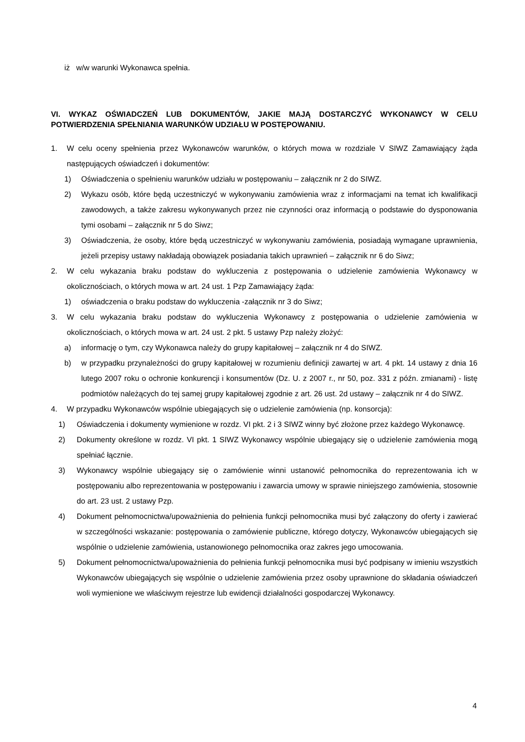iż w/w warunki Wykonawca spełnia.
VI. WYKAZ OŚWIADCZEŃ LUB DOKUMENTÓW, JAKIE MAJĄ DOSTARCZYĆ WYKONAWCY W CELU POTWIERDZENIA SPEŁNIANIA WARUNKÓW UDZIAŁU W POSTĘPOWANIU.
1. W celu oceny spełnienia przez Wykonawców warunków, o których mowa w rozdziale V SIWZ Zamawiający żąda następujących oświadczeń i dokumentów:
1) Oświadczenia o spełnieniu warunków udziału w postępowaniu – załącznik nr 2 do SIWZ.
2) Wykazu osób, które będą uczestniczyć w wykonywaniu zamówienia wraz z informacjami na temat ich kwalifikacji zawodowych, a także zakresu wykonywanych przez nie czynności oraz informacją o podstawie do dysponowania tymi osobami – załącznik nr 5 do Siwz;
3) Oświadczenia, że osoby, które będą uczestniczyć w wykonywaniu zamówienia, posiadają wymagane uprawnienia, jeżeli przepisy ustawy nakładają obowiązek posiadania takich uprawnień – załącznik nr 6 do Siwz;
2. W celu wykazania braku podstaw do wykluczenia z postępowania o udzielenie zamówienia Wykonawcy w okolicznościach, o których mowa w art. 24 ust. 1 Pzp Zamawiający żąda:
1) oświadczenia o braku podstaw do wykluczenia -załącznik nr 3 do Siwz;
3. W celu wykazania braku podstaw do wykluczenia Wykonawcy z postępowania o udzielenie zamówienia w okolicznościach, o których mowa w art. 24 ust. 2 pkt. 5 ustawy Pzp należy złożyć:
a) informację o tym, czy Wykonawca należy do grupy kapitałowej – załącznik nr 4 do SIWZ.
b) w przypadku przynależności do grupy kapitałowej w rozumieniu definicji zawartej w art. 4 pkt. 14 ustawy z dnia 16 lutego 2007 roku o ochronie konkurencji i konsumentów (Dz. U. z 2007 r., nr 50, poz. 331 z późn. zmianami) - listę podmiotów należących do tej samej grupy kapitałowej zgodnie z art. 26 ust. 2d ustawy – załącznik nr 4 do SIWZ.
4. W przypadku Wykonawców wspólnie ubiegających się o udzielenie zamówienia (np. konsorcja):
1) Oświadczenia i dokumenty wymienione w rozdz. VI pkt. 2 i 3 SIWZ winny być złożone przez każdego Wykonawcę.
2) Dokumenty określone w rozdz. VI pkt. 1 SIWZ Wykonawcy wspólnie ubiegający się o udzielenie zamówienia mogą spełniać łącznie.
3) Wykonawcy wspólnie ubiegający się o zamówienie winni ustanowić pełnomocnika do reprezentowania ich w postępowaniu albo reprezentowania w postępowaniu i zawarcia umowy w sprawie niniejszego zamówienia, stosownie do art. 23 ust. 2 ustawy Pzp.
4) Dokument pełnomocnictwa/upoważnienia do pełnienia funkcji pełnomocnika musi być załączony do oferty i zawierać w szczególności wskazanie: postępowania o zamówienie publiczne, którego dotyczy, Wykonawców ubiegających się wspólnie o udzielenie zamówienia, ustanowionego pełnomocnika oraz zakres jego umocowania.
5) Dokument pełnomocnictwa/upoważnienia do pełnienia funkcji pełnomocnika musi być podpisany w imieniu wszystkich Wykonawców ubiegających się wspólnie o udzielenie zamówienia przez osoby uprawnione do składania oświadczeń woli wymienione we właściwym rejestrze lub ewidencji działalności gospodarczej Wykonawcy.
4